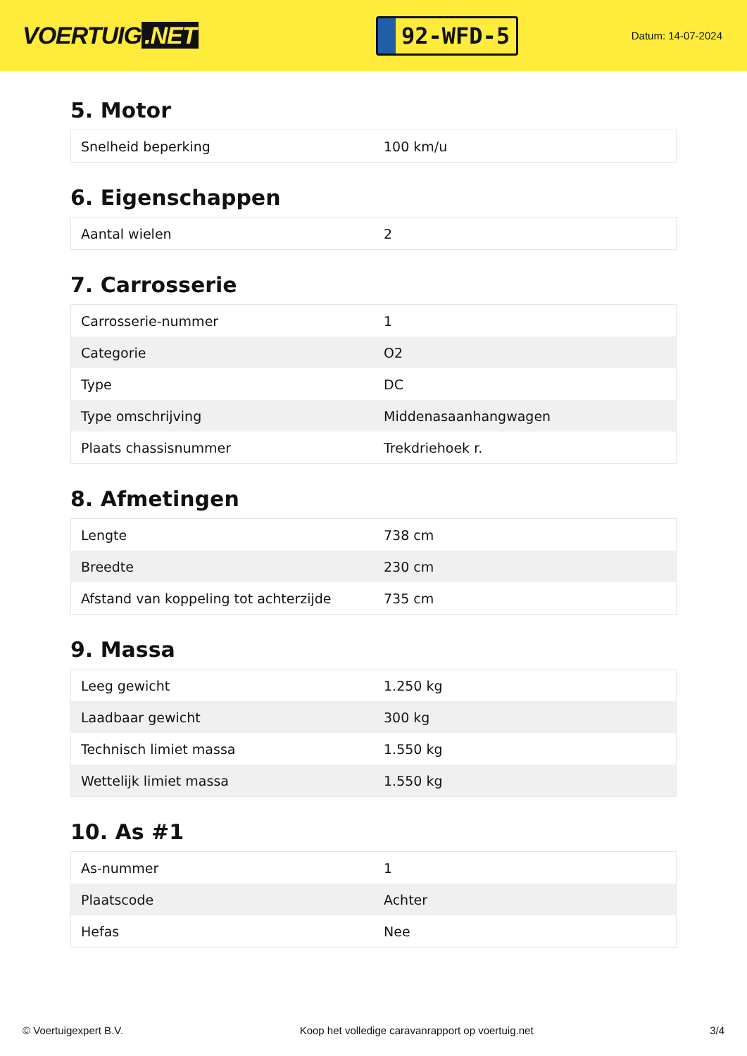VOERTUIG.NET
92-WFD-5
Datum: 14-07-2024
5. Motor
| Snelheid beperking | 100 km/u |
6. Eigenschappen
| Aantal wielen | 2 |
7. Carrosserie
| Carrosserie-nummer | 1 |
| Categorie | O2 |
| Type | DC |
| Type omschrijving | Middenasaanhangwagen |
| Plaats chassisnummer | Trekdriehoek r. |
8. Afmetingen
| Lengte | 738 cm |
| Breedte | 230 cm |
| Afstand van koppeling tot achterzijde | 735 cm |
9. Massa
| Leeg gewicht | 1.250 kg |
| Laadbaar gewicht | 300 kg |
| Technisch limiet massa | 1.550 kg |
| Wettelijk limiet massa | 1.550 kg |
10. As #1
| As-nummer | 1 |
| Plaatscode | Achter |
| Hefas | Nee |
© Voertuigexpert B.V. Koop het volledige caravanrapport op voertuig.net 3/4